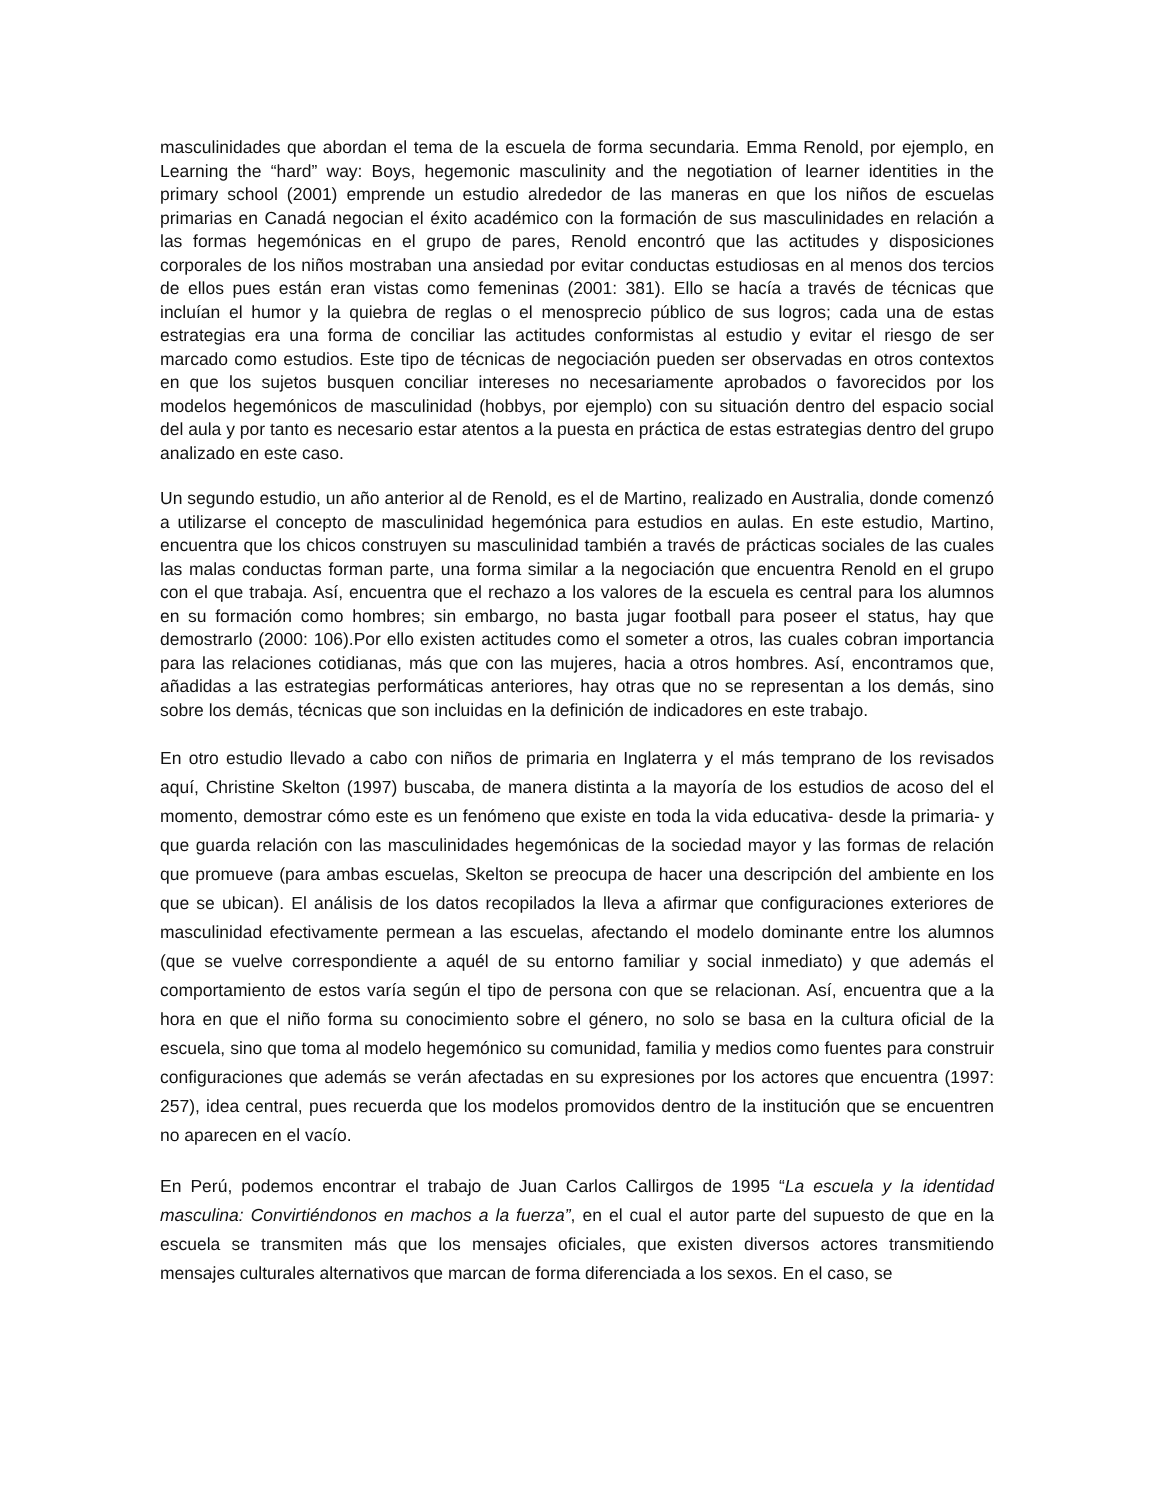masculinidades que abordan el tema de la escuela de forma secundaria. Emma Renold, por ejemplo, en Learning the “hard” way: Boys, hegemonic masculinity and the negotiation of learner identities in the primary school (2001) emprende un estudio alrededor de las maneras en que los niños de escuelas primarias en Canadá negocian el éxito académico con la formación de sus masculinidades en relación a las formas hegemónicas en el grupo de pares, Renold encontró que las actitudes y disposiciones corporales de los niños mostraban una ansiedad por evitar conductas estudiosas en al menos dos tercios de ellos pues están eran vistas como femeninas (2001: 381). Ello se hacía a través de técnicas que incluían el humor y la quiebra de reglas o el menosprecio público de sus logros; cada una de estas estrategias era una forma de conciliar las actitudes conformistas al estudio y evitar el riesgo de ser marcado como estudios. Este tipo de técnicas de negociación pueden ser observadas en otros contextos en que los sujetos busquen conciliar intereses no necesariamente aprobados o favorecidos por los modelos hegemónicos de masculinidad (hobbys, por ejemplo) con su situación dentro del espacio social del aula y por tanto es necesario estar atentos a la puesta en práctica de estas estrategias dentro del grupo analizado en este caso.
Un segundo estudio, un año anterior al de Renold, es el de Martino, realizado en Australia, donde comenzó a utilizarse el concepto de masculinidad hegemónica para estudios en aulas. En este estudio, Martino, encuentra que los chicos construyen su masculinidad también a través de prácticas sociales de las cuales las malas conductas forman parte, una forma similar a la negociación que encuentra Renold en el grupo con el que trabaja. Así, encuentra que el rechazo a los valores de la escuela es central para los alumnos en su formación como hombres; sin embargo, no basta jugar football para poseer el status, hay que demostrarlo (2000: 106).Por ello existen actitudes como el someter a otros, las cuales cobran importancia para las relaciones cotidianas, más que con las mujeres, hacia a otros hombres. Así, encontramos que, añadidas a las estrategias performáticas anteriores, hay otras que no se representan a los demás, sino sobre los demás, técnicas que son incluidas en la definición de indicadores en este trabajo.
En otro estudio llevado a cabo con niños de primaria en Inglaterra y el más temprano de los revisados aquí, Christine Skelton (1997) buscaba, de manera distinta a la mayoría de los estudios de acoso del el momento, demostrar cómo este es un fenómeno que existe en toda la vida educativa- desde la primaria- y que guarda relación con las masculinidades hegemónicas de la sociedad mayor y las formas de relación que promueve (para ambas escuelas, Skelton se preocupa de hacer una descripción del ambiente en los que se ubican). El análisis de los datos recopilados la lleva a afirmar que configuraciones exteriores de masculinidad efectivamente permean a las escuelas, afectando el modelo dominante entre los alumnos (que se vuelve correspondiente a aquél de su entorno familiar y social inmediato) y que además el comportamiento de estos varía según el tipo de persona con que se relacionan. Así, encuentra que a la hora en que el niño forma su conocimiento sobre el género, no solo se basa en la cultura oficial de la escuela, sino que toma al modelo hegemónico su comunidad, familia y medios como fuentes para construir configuraciones que además se verán afectadas en su expresiones por los actores que encuentra (1997: 257), idea central, pues recuerda que los modelos promovidos dentro de la institución que se encuentren no aparecen en el vacío.
En Perú, podemos encontrar el trabajo de Juan Carlos Callirgos de 1995 “La escuela y la identidad masculina: Convirtiéndonos en machos a la fuerza”, en el cual el autor parte del supuesto de que en la escuela se transmiten más que los mensajes oficiales, que existen diversos actores transmitiendo mensajes culturales alternativos que marcan de forma diferenciada a los sexos. En el caso, se